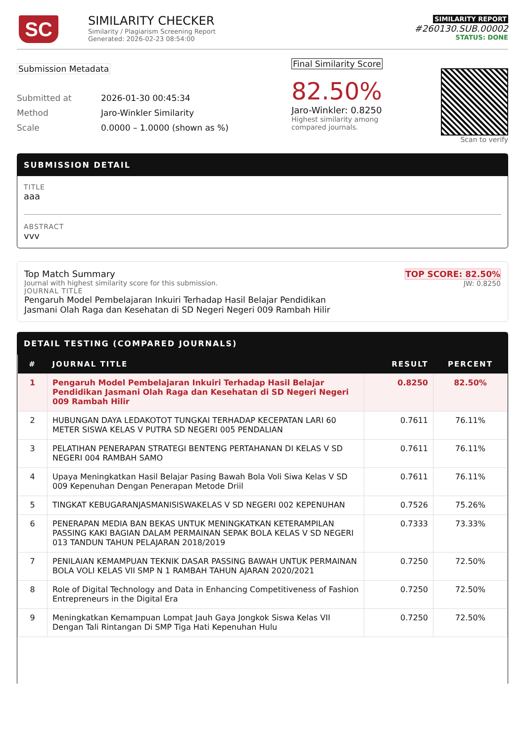SC
SIMILARITY CHECKER
Similarity / Plagiarism Screening Report
Generated: 2026-02-23 08:54:00
SIMILARITY REPORT
#260130.SUB.00002
STATUS: DONE
Submission Metadata
Submitted at 2026-01-30 00:45:34
Method Jaro-Winkler Similarity
Scale 0.0000 – 1.0000 (shown as %)
Final Similarity Score
82.50%
Jaro-Winkler: 0.8250
Highest similarity among
compared journals.
Scan to verify
SUBMISSION DETAIL
TITLE
aaa
ABSTRACT
vvv
Top Match Summary
Journal with highest similarity score for this submission.
JOURNAL TITLE
Pengaruh Model Pembelajaran Inkuiri Terhadap Hasil Belajar Pendidikan
Jasmani Olah Raga dan Kesehatan di SD Negeri Negeri 009 Rambah Hilir
TOP SCORE: 82.50%
JW: 0.8250
DETAIL TESTING (COMPARED JOURNALS)
| # | JOURNAL TITLE | RESULT | PERCENT |
| --- | --- | --- | --- |
| 1 | Pengaruh Model Pembelajaran Inkuiri Terhadap Hasil Belajar Pendidikan Jasmani Olah Raga dan Kesehatan di SD Negeri Negeri 009 Rambah Hilir | 0.8250 | 82.50% |
| 2 | HUBUNGAN DAYA LEDAKOTOT TUNGKAI TERHADAP KECEPATAN LARI 60 METER SISWA KELAS V PUTRA SD NEGERI 005 PENDALIAN | 0.7611 | 76.11% |
| 3 | PELATIHAN PENERAPAN STRATEGI BENTENG PERTAHANAN DI KELAS V SD NEGERI 004 RAMBAH SAMO | 0.7611 | 76.11% |
| 4 | Upaya Meningkatkan Hasil Belajar Pasing Bawah Bola Voli Siwa Kelas V SD 009 Kepenuhan Dengan Penerapan Metode Driil | 0.7611 | 76.11% |
| 5 | TINGKAT KEBUGARANJASMANISISWAKELAS V SD NEGERI 002 KEPENUHAN | 0.7526 | 75.26% |
| 6 | PENERAPAN MEDIA BAN BEKAS UNTUK MENINGKATKAN KETERAMPILAN PASSING KAKI BAGIAN DALAM PERMAINAN SEPAK BOLA KELAS V SD NEGERI 013 TANDUN TAHUN PELAJARAN 2018/2019 | 0.7333 | 73.33% |
| 7 | PENILAIAN KEMAMPUAN TEKNIK DASAR PASSING BAWAH UNTUK PERMAINAN BOLA VOLI KELAS VII SMP N 1 RAMBAH TAHUN AJARAN 2020/2021 | 0.7250 | 72.50% |
| 8 | Role of Digital Technology and Data in Enhancing Competitiveness of Fashion Entrepreneurs in the Digital Era | 0.7250 | 72.50% |
| 9 | Meningkatkan Kemampuan Lompat Jauh Gaya Jongkok Siswa Kelas VII Dengan Tali Rintangan Di SMP Tiga Hati Kepenuhan Hulu | 0.7250 | 72.50% |